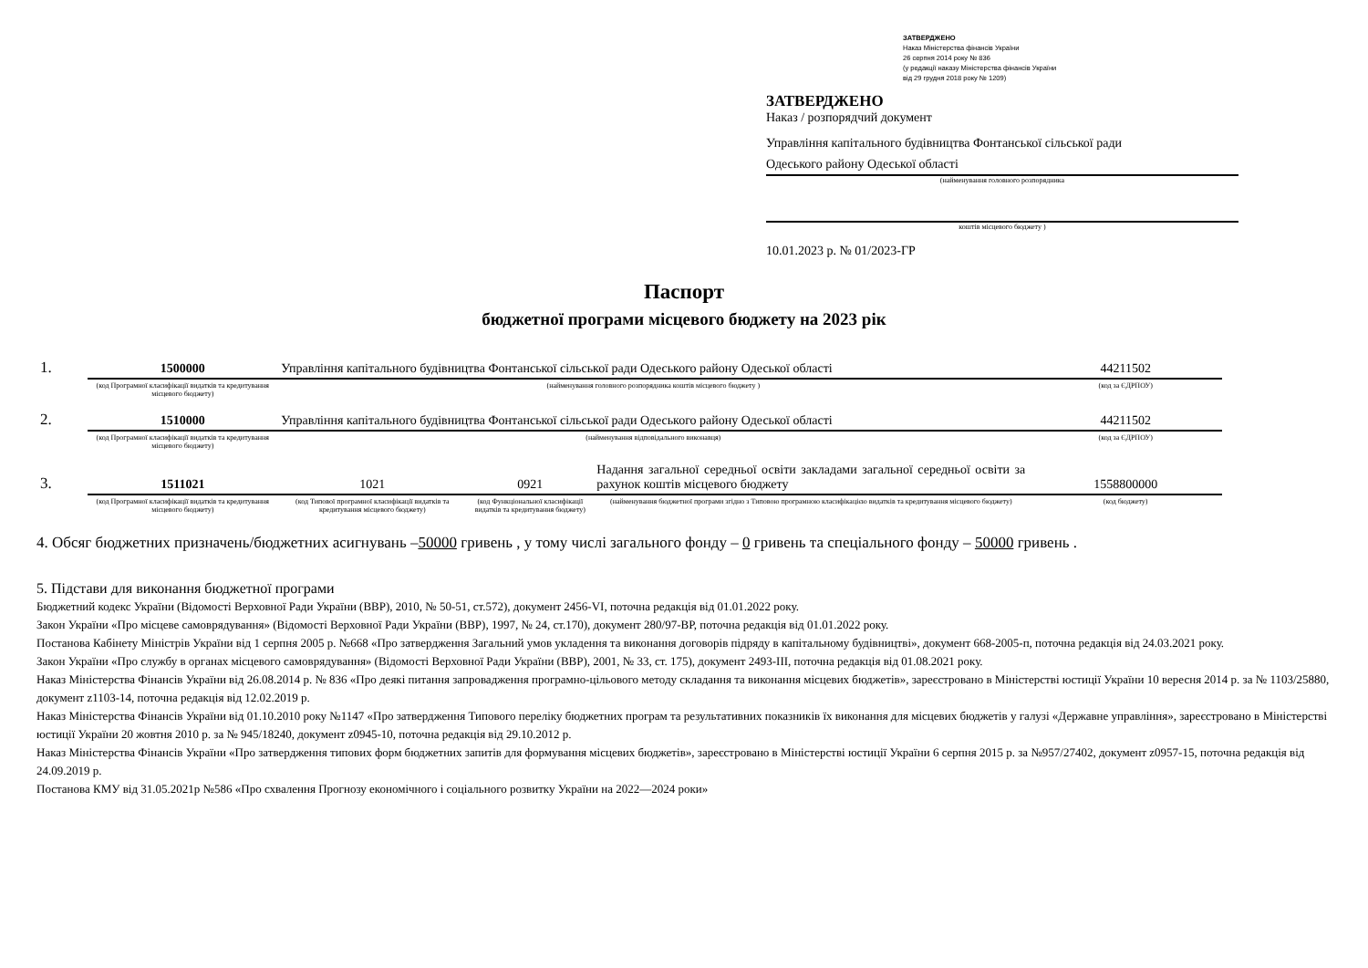ЗАТВЕРДЖЕНО
Наказ Міністерства фінансів України
26 серпня 2014 року № 836
(у редакції наказу Міністерства фінансів України
від 29 грудня 2018 року № 1209)
ЗАТВЕРДЖЕНО
Наказ / розпорядчий документ
Управління капітального будівництва Фонтанської сільської ради
Одеського району Одеської області
(найменування головного розпорядника
коштів місцевого бюджету )
10.01.2023 р. № 01/2023-ГР
Паспорт
бюджетної програми місцевого бюджету на 2023 рік
| 1. | 1500000 | Управління капітального будівництва Фонтанської сільської ради Одеського району Одеської області | | | 44211502 |
| | (код Програмної класифікації видатків та кредитування місцевого бюджету) | (найменування головного розпорядника коштів місцевого бюджету ) | | | (код за ЄДРПОУ) |
| 2. | 1510000 | Управління капітального будівництва Фонтанської сільської ради Одеського району Одеської області | | | 44211502 |
| | (код Програмної класифікації видатків та кредитування місцевого бюджету) | (найменування відповідального виконавця) | | | (код за ЄДРПОУ) |
| 3. | 1511021 | 1021 | 0921 | Надання загальної середньої освіти закладами загальної середньої освіти за рахунок коштів місцевого бюджету | 1558800000 |
| | (код Програмної класифікації видатків та кредитування місцевого бюджету) | (код Типової програмної класифікації видатків та кредитування місцевого бюджету) | (код Функціональної класифікації видатків та кредитування бюджету) | (найменування бюджетної програми згідно з Типовою програмною класифікацією видатків та кредитування місцевого бюджету) | (код бюджету) |
4. Обсяг бюджетних призначень/бюджетних асигнувань –50000 гривень , у тому числі загального фонду – 0 гривень та спеціального фонду – 50000 гривень .
5. Підстави для виконання бюджетної програми
Бюджетний кодекс України (Відомості Верховної Ради України (ВВР), 2010, № 50-51, ст.572), документ 2456-VI, поточна редакція від 01.01.2022 року.
Закон України «Про місцеве самоврядування» (Відомості Верховної Ради України (ВВР), 1997, № 24, ст.170), документ 280/97-ВР, поточна редакція від 01.01.2022 року.
Постанова Кабінету Міністрів України від 1 серпня 2005 р. №668 «Про затвердження Загальний умов укладення та виконання договорів підряду в капітальному будівництві», документ 668-2005-п, поточна редакція від 24.03.2021 року.
Закон України «Про службу в органах місцевого самоврядування» (Відомості Верховної Ради України (ВВР), 2001, № 33, ст. 175), документ 2493-III, поточна редакція від 01.08.2021 року.
Наказ Міністерства Фінансів України від 26.08.2014 р. № 836 «Про деякі питання запровадження програмно-цільового методу складання та виконання місцевих бюджетів», зареєстровано в Міністерстві юстиції України 10 вересня 2014 р. за № 1103/25880, документ z1103-14, поточна редакція від 12.02.2019 р.
Наказ Міністерства Фінансів України від 01.10.2010 року №1147 «Про затвердження Типового переліку бюджетних програм та результативних показників їх виконання для місцевих бюджетів у галузі «Державне управління», зареєстровано в Міністерстві юстиції України 20 жовтня 2010 р. за № 945/18240, документ z0945-10, поточна редакція від 29.10.2012 р.
Наказ Міністерства Фінансів України «Про затвердження типових форм бюджетних запитів для формування місцевих бюджетів», зареєстровано в Міністерстві юстиції України 6 серпня 2015 р. за №957/27402, документ z0957-15, поточна редакція від 24.09.2019 р.
Постанова КМУ від 31.05.2021р №586 «Про схвалення Прогнозу економічного і соціального розвитку України на 2022—2024 роки»